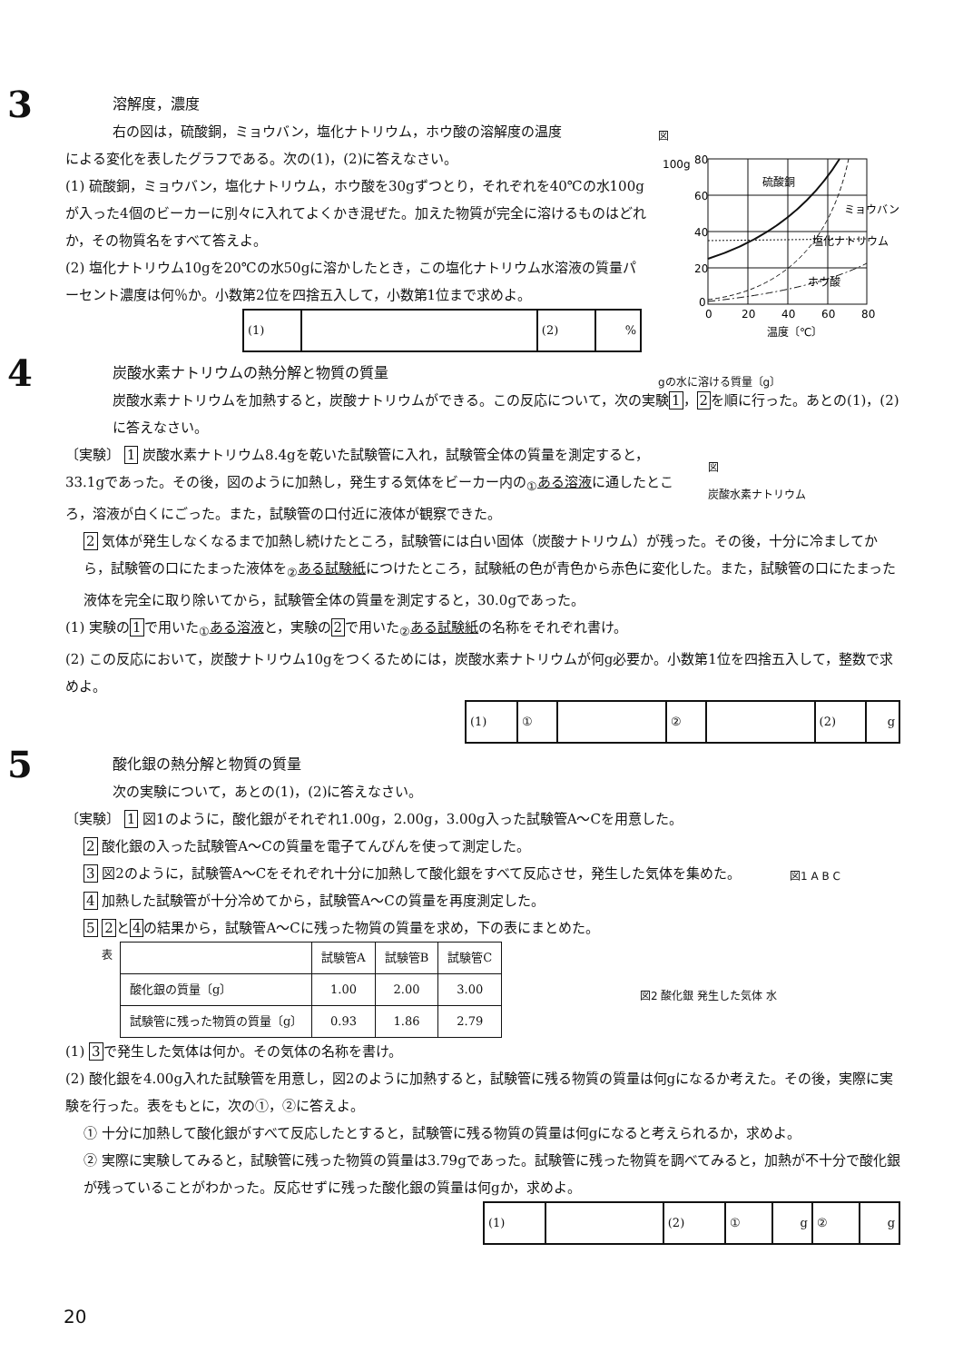3
溶解度，濃度
右の図は，硫酸銅，ミョウバン，塩化ナトリウム，ホウ酸の溶解度の温度
による変化を表したグラフである。次の(1)，(2)に答えなさい。
(1) 硫酸銅，ミョウバン，塩化ナトリウム，ホウ酸を30gずつとり，それぞれを40℃の水100gが入った4個のビーカーに別々に入れてよくかき混ぜた。加えた物質が完全に溶けるものはどれか，その物質名をすべて答えよ。
(2) 塩化ナトリウム10gを20℃の水50gに溶かしたとき，この塩化ナトリウム水溶液の質量パーセント濃度は何％か。小数第2位を四捨五入して，小数第1位まで求めよ。
| (1) | | (2) | % |
図
80
60
40
20
0
0
20
40
60
80
硫酸銅
ミョウバン
塩化ナトリウム
ホウ酸
温度〔℃〕
100g
gの水に溶ける質量〔g〕
4
炭酸水素ナトリウムの熱分解と物質の質量
炭酸水素ナトリウムを加熱すると，炭酸ナトリウムができる。この反応について，次の実験1，2を順に行った。あとの(1)，(2)に答えなさい。
〔実験〕 1 炭酸水素ナトリウム8.4gを乾いた試験管に入れ，試験管全体の質量を測定すると，33.1gであった。その後，図のように加熱し，発生する気体をビーカー内の<sub>①</sub>ある溶液に通したところ，溶液が白くにごった。また，試験管の口付近に液体が観察できた。
2 気体が発生しなくなるまで加熱し続けたところ，試験管には白い固体（炭酸ナトリウム）が残った。その後，十分に冷ましてから，試験管の口にたまった液体を<sub>②</sub>ある試験紙につけたところ，試験紙の色が青色から赤色に変化した。また，試験管の口にたまった液体を完全に取り除いてから，試験管全体の質量を測定すると，30.0gであった。
(1) 実験の1で用いた<sub>①</sub>ある溶液と，実験の2で用いた<sub>②</sub>ある試験紙の名称をそれぞれ書け。
(2) この反応において，炭酸ナトリウム10gをつくるためには，炭酸水素ナトリウムが何g必要か。小数第1位を四捨五入して，整数で求めよ。
| (1) | ① | | ② | | (2) | g |
図
炭酸水素ナトリウム
5
酸化銀の熱分解と物質の質量
次の実験について，あとの(1)，(2)に答えなさい。
〔実験〕 1 図1のように，酸化銀がそれぞれ1.00g，2.00g，3.00g入った試験管A～Cを用意した。
2 酸化銀の入った試験管A～Cの質量を電子てんびんを使って測定した。
3 図2のように，試験管A～Cをそれぞれ十分に加熱して酸化銀をすべて反応させ，発生した気体を集めた。
4 加熱した試験管が十分冷めてから，試験管A～Cの質量を再度測定した。
5 2と4の結果から，試験管A～Cに残った物質の質量を求め，下の表にまとめた。
表
| | 試験管A | 試験管B | 試験管C |
| --- | --- | --- | --- |
| 酸化銀の質量〔g〕 | 1.00 | 2.00 | 3.00 |
| 試験管に残った物質の質量〔g〕 | 0.93 | 1.86 | 2.79 |
(1) 3で発生した気体は何か。その気体の名称を書け。
(2) 酸化銀を4.00g入れた試験管を用意し，図2のように加熱すると，試験管に残る物質の質量は何gになるか考えた。その後，実際に実験を行った。表をもとに，次の①，②に答えよ。
① 十分に加熱して酸化銀がすべて反応したとすると，試験管に残る物質の質量は何gになると考えられるか，求めよ。
② 実際に実験してみると，試験管に残った物質の質量は3.79gであった。試験管に残った物質を調べてみると，加熱が不十分で酸化銀が残っていることがわかった。反応せずに残った酸化銀の質量は何gか，求めよ。
| (1) | | (2) | ① | g | ② | g |
図1 A B C
図2 酸化銀 発生した気体 水
20